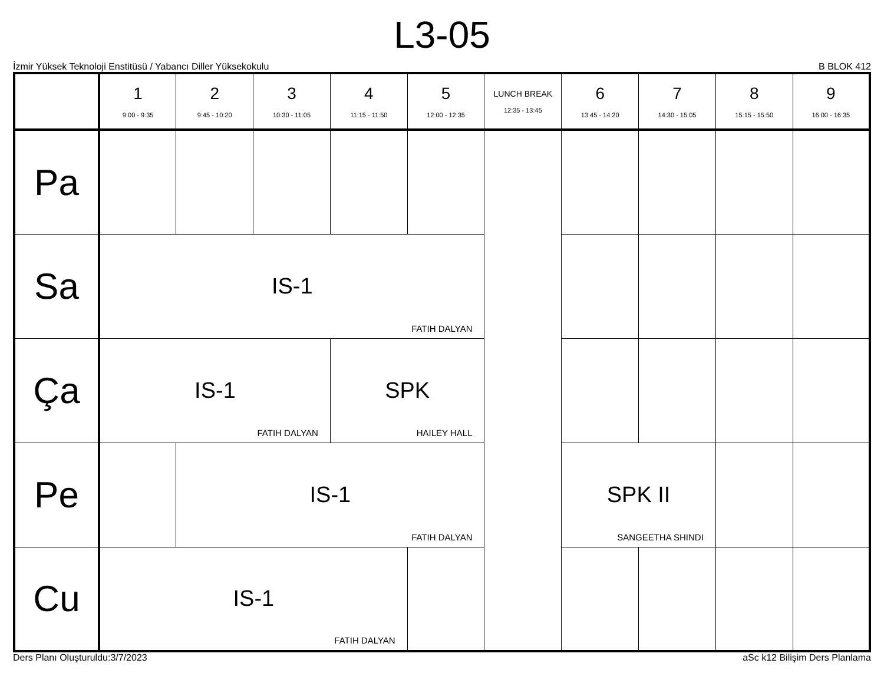L3-05
İzmir Yüksek Teknoloji Enstitüsü / Yabancı Diller Yüksekokulu B BLOK 412
| | 1 9:00 - 9:35 | 2 9:45 - 10:20 | 3 10:30 - 11:05 | 4 11:15 - 11:50 | 5 12:00 - 12:35 | LUNCH BREAK 12:35 - 13:45 | 6 13:45 - 14:20 | 7 14:30 - 15:05 | 8 15:15 - 15:50 | 9 16:00 - 16:35 |
| --- | --- | --- | --- | --- | --- | --- | --- | --- | --- | --- |
| Pa | | | | | | | | | | |
| Sa | IS-1 FATIH DALYAN | | | | | | | | | |
| Ça | IS-1 FATIH DALYAN | | | SPK HAILEY HALL | | | | | | |
| Pe | | IS-1 FATIH DALYAN | | | | | SPK II SANGEETHA SHINDI | | | |
| Cu | IS-1 FATIH DALYAN | | | | | | | | | |
Ders Planı Oluşturuldu:3/7/2023 aSc k12 Bilişim Ders Planlama